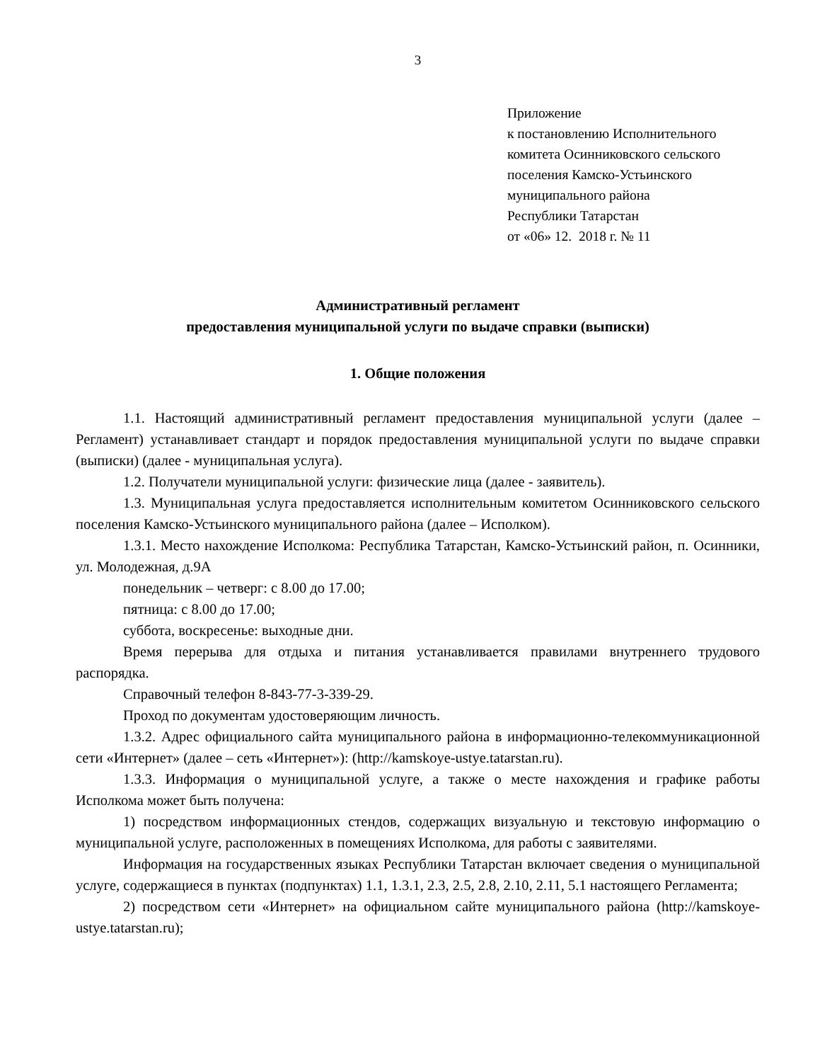3
Приложение
к постановлению Исполнительного
комитета Осинниковского сельского
поселения Камско-Устьинского
муниципального района
Республики Татарстан
от «06» 12. 2018 г. № 11
Административный регламент
предоставления муниципальной услуги по выдаче справки (выписки)
1. Общие положения
1.1. Настоящий административный регламент предоставления муниципальной услуги (далее – Регламент) устанавливает стандарт и порядок предоставления муниципальной услуги по выдаче справки (выписки) (далее - муниципальная услуга).
1.2. Получатели муниципальной услуги: физические лица (далее - заявитель).
1.3. Муниципальная услуга предоставляется исполнительным комитетом Осинниковского сельского поселения Камско-Устьинского муниципального района (далее – Исполком).
1.3.1. Место нахождение Исполкома: Республика Татарстан, Камско-Устьинский район, п. Осинники, ул. Молодежная, д.9А
понедельник – четверг: с 8.00 до 17.00;
пятница: с 8.00 до 17.00;
суббота, воскресенье: выходные дни.
Время перерыва для отдыха и питания устанавливается правилами внутреннего трудового распорядка.
Справочный телефон 8-843-77-3-339-29.
Проход по документам удостоверяющим личность.
1.3.2. Адрес официального сайта муниципального района в информационно-телекоммуникационной сети «Интернет» (далее – сеть «Интернет»): (http://kamskoye-ustye.tatarstan.ru).
1.3.3. Информация о муниципальной услуге, а также о месте нахождения и графике работы Исполкома может быть получена:
1) посредством информационных стендов, содержащих визуальную и текстовую информацию о муниципальной услуге, расположенных в помещениях Исполкома, для работы с заявителями.
Информация на государственных языках Республики Татарстан включает сведения о муниципальной услуге, содержащиеся в пунктах (подпунктах) 1.1, 1.3.1, 2.3, 2.5, 2.8, 2.10, 2.11, 5.1 настоящего Регламента;
2) посредством сети «Интернет» на официальном сайте муниципального района (http://kamskoye-ustye.tatarstan.ru);